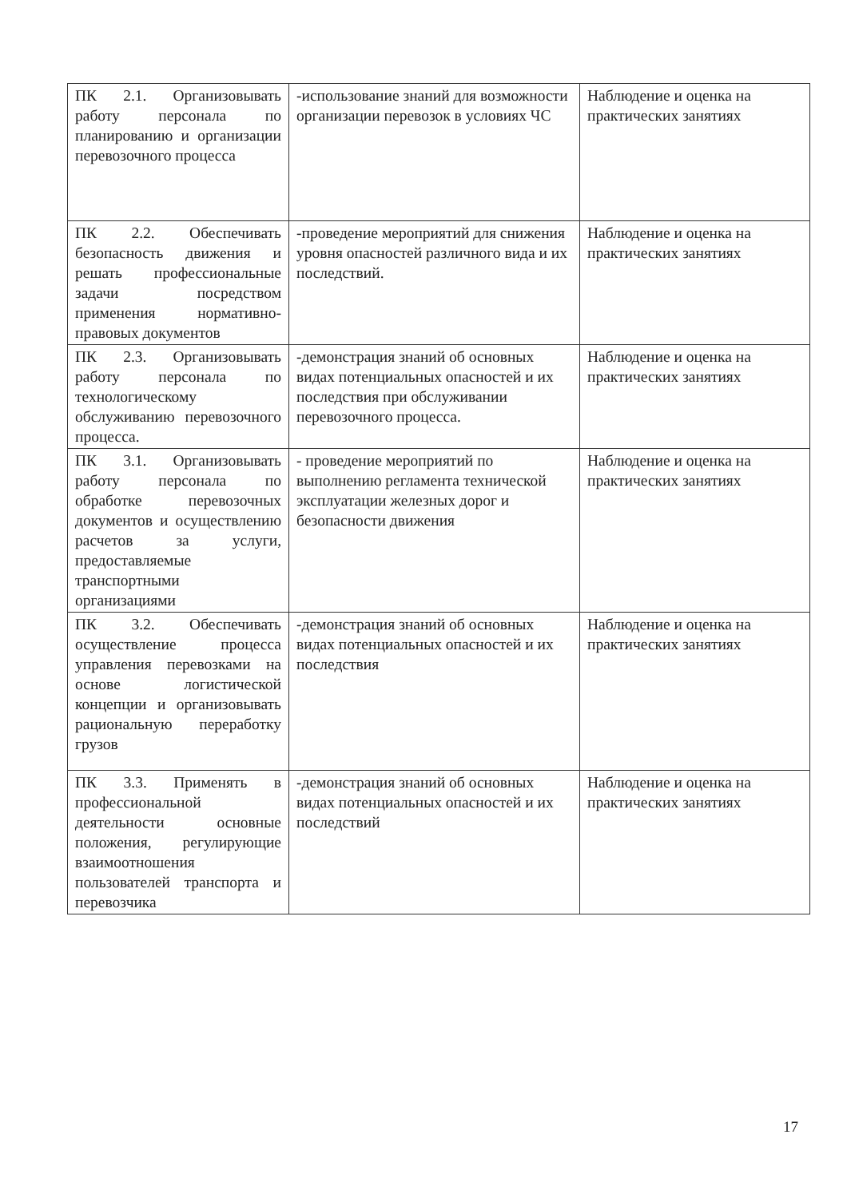| ПК 2.1. Организовывать работу персонала по планированию и организации перевозочного процесса | -использование знаний для возможности организации перевозок в условиях ЧС | Наблюдение и оценка на практических занятиях |
| ПК 2.2. Обеспечивать безопасность движения и решать профессиональные задачи посредством применения нормативно-правовых документов | -проведение мероприятий для снижения уровня опасностей различного вида и их последствий. | Наблюдение и оценка на практических занятиях |
| ПК 2.3. Организовывать работу персонала по технологическому обслуживанию перевозочного процесса. | -демонстрация знаний об основных видах потенциальных опасностей и их последствия при обслуживании перевозочного процесса. | Наблюдение и оценка на практических занятиях |
| ПК 3.1. Организовывать работу персонала по обработке перевозочных документов и осуществлению расчетов за услуги, предоставляемые транспортными организациями | - проведение мероприятий по выполнению регламента технической эксплуатации железных дорог и безопасности движения | Наблюдение и оценка на практических занятиях |
| ПК 3.2. Обеспечивать осуществление процесса управления перевозками на основе логистической концепции и организовывать рациональную переработку грузов | -демонстрация знаний об основных видах потенциальных опасностей и их последствия | Наблюдение и оценка на практических занятиях |
| ПК 3.3. Применять в профессиональной деятельности основные положения, регулирующие взаимоотношения пользователей транспорта и перевозчика | -демонстрация знаний об основных видах потенциальных опасностей и их последствий | Наблюдение и оценка на практических занятиях |
17